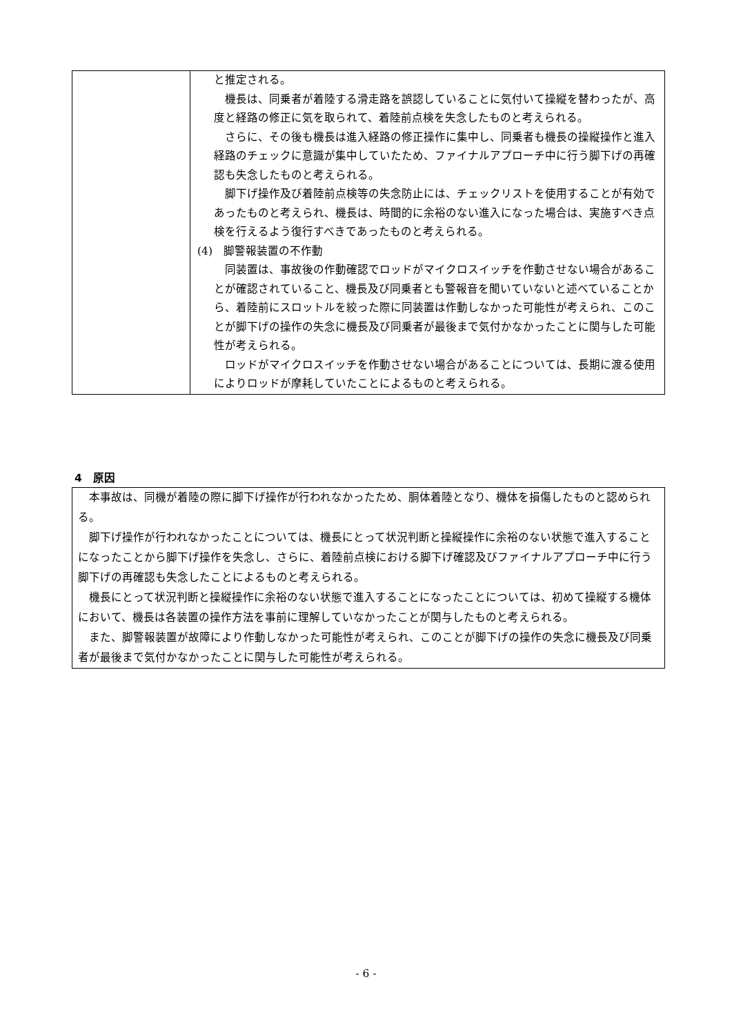| | と推定される。 機長は、同乗者が着陸する滑走路を誤認していることに気付いて操縦を替わったが、高度と経路の修正に気を取られて、着陸前点検を失念したものと考えられる。 さらに、その後も機長は進入経路の修正操作に集中し、同乗者も機長の操縦操作と進入経路のチェックに意識が集中していたため、ファイナルアプローチ中に行う脚下げの再確認も失念したものと考えられる。 脚下げ操作及び着陸前点検等の失念防止には、チェックリストを使用することが有効であったものと考えられ、機長は、時間的に余裕のない進入になった場合は、実施すべき点検を行えるよう復行すべきであったものと考えられる。 (4) 脚警報装置の不作動 同装置は、事故後の作動確認でロッドがマイクロスイッチを作動させない場合があることが確認されていること、機長及び同乗者とも警報音を聞いていないと述べていることから、着陸前にスロットルを絞った際に同装置は作動しなかった可能性が考えられ、このことが脚下げの操作の失念に機長及び同乗者が最後まで気付かなかったことに関与した可能性が考えられる。 ロッドがマイクロスイッチを作動させない場合があることについては、長期に渡る使用によりロッドが摩耗していたことによるものと考えられる。 |
4　原因
本事故は、同機が着陸の際に脚下げ操作が行われなかったため、胴体着陸となり、機体を損傷したものと認められる。
脚下げ操作が行われなかったことについては、機長にとって状況判断と操縦操作に余裕のない状態で進入することになったことから脚下げ操作を失念し、さらに、着陸前点検における脚下げ確認及びファイナルアプローチ中に行う脚下げの再確認も失念したことによるものと考えられる。
機長にとって状況判断と操縦操作に余裕のない状態で進入することになったことについては、初めて操縦する機体において、機長は各装置の操作方法を事前に理解していなかったことが関与したものと考えられる。
また、脚警報装置が故障により作動しなかった可能性が考えられ、このことが脚下げの操作の失念に機長及び同乗者が最後まで気付かなかったことに関与した可能性が考えられる。
- 6 -